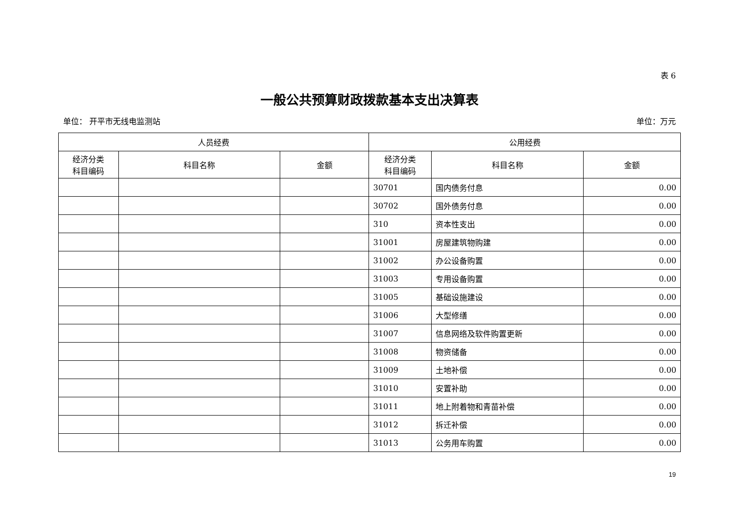表 6
一般公共预算财政拨款基本支出决算表
单位： 开平市无线电监测站 单位：万元
| 人员经费 | | | 公用经费 | | |
| --- | --- | --- | --- | --- | --- |
| 经济分类 科目编码 | 科目名称 | 金额 | 经济分类 科目编码 | 科目名称 | 金额 |
| | | | 30701 | 国内债务付息 | 0.00 |
| | | | 30702 | 国外债务付息 | 0.00 |
| | | | 310 | 资本性支出 | 0.00 |
| | | | 31001 | 房屋建筑物购建 | 0.00 |
| | | | 31002 | 办公设备购置 | 0.00 |
| | | | 31003 | 专用设备购置 | 0.00 |
| | | | 31005 | 基础设施建设 | 0.00 |
| | | | 31006 | 大型修缮 | 0.00 |
| | | | 31007 | 信息网络及软件购置更新 | 0.00 |
| | | | 31008 | 物资储备 | 0.00 |
| | | | 31009 | 土地补偿 | 0.00 |
| | | | 31010 | 安置补助 | 0.00 |
| | | | 31011 | 地上附着物和青苗补偿 | 0.00 |
| | | | 31012 | 拆迁补偿 | 0.00 |
| | | | 31013 | 公务用车购置 | 0.00 |
19